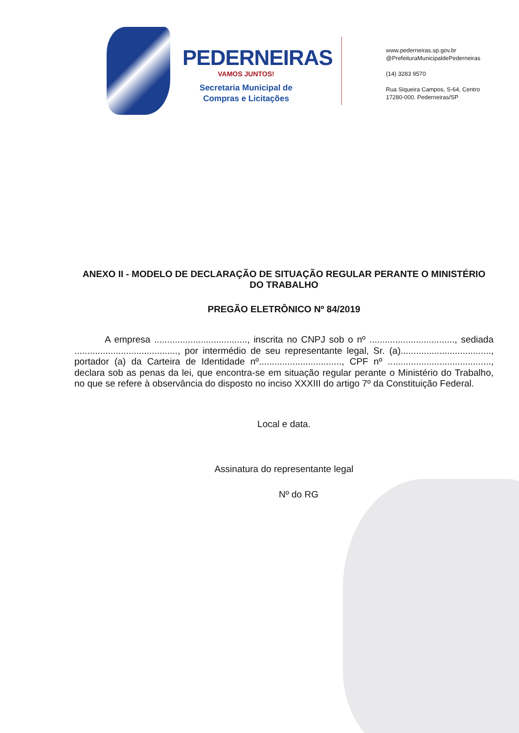PEDERNEIRAS
VAMOS JUNTOS!
Secretaria Municipal de
Compras e Licitações
www.pederneiras.sp.gov.br
@PrefeituraMunicipaldePederneiras
(14) 3283 9570
Rua Siqueira Campos, S-64, Centro
17280-000. Pederneiras/SP
ANEXO II - MODELO DE DECLARAÇÃO DE SITUAÇÃO REGULAR PERANTE O MINISTÉRIO DO TRABALHO
PREGÃO ELETRÔNICO Nº 84/2019
A empresa ...................................., inscrita no CNPJ sob o nº ................................., sediada ........................................, por intermédio de seu representante legal, Sr. (a)..................................., portador (a) da Carteira de Identidade nº................................, CPF nº ........................................, declara sob as penas da lei, que encontra-se em situação regular perante o Ministério do Trabalho, no que se refere à observância do disposto no inciso XXXIII do artigo 7º da Constituição Federal.
Local e data.
Assinatura do representante legal
Nº do RG